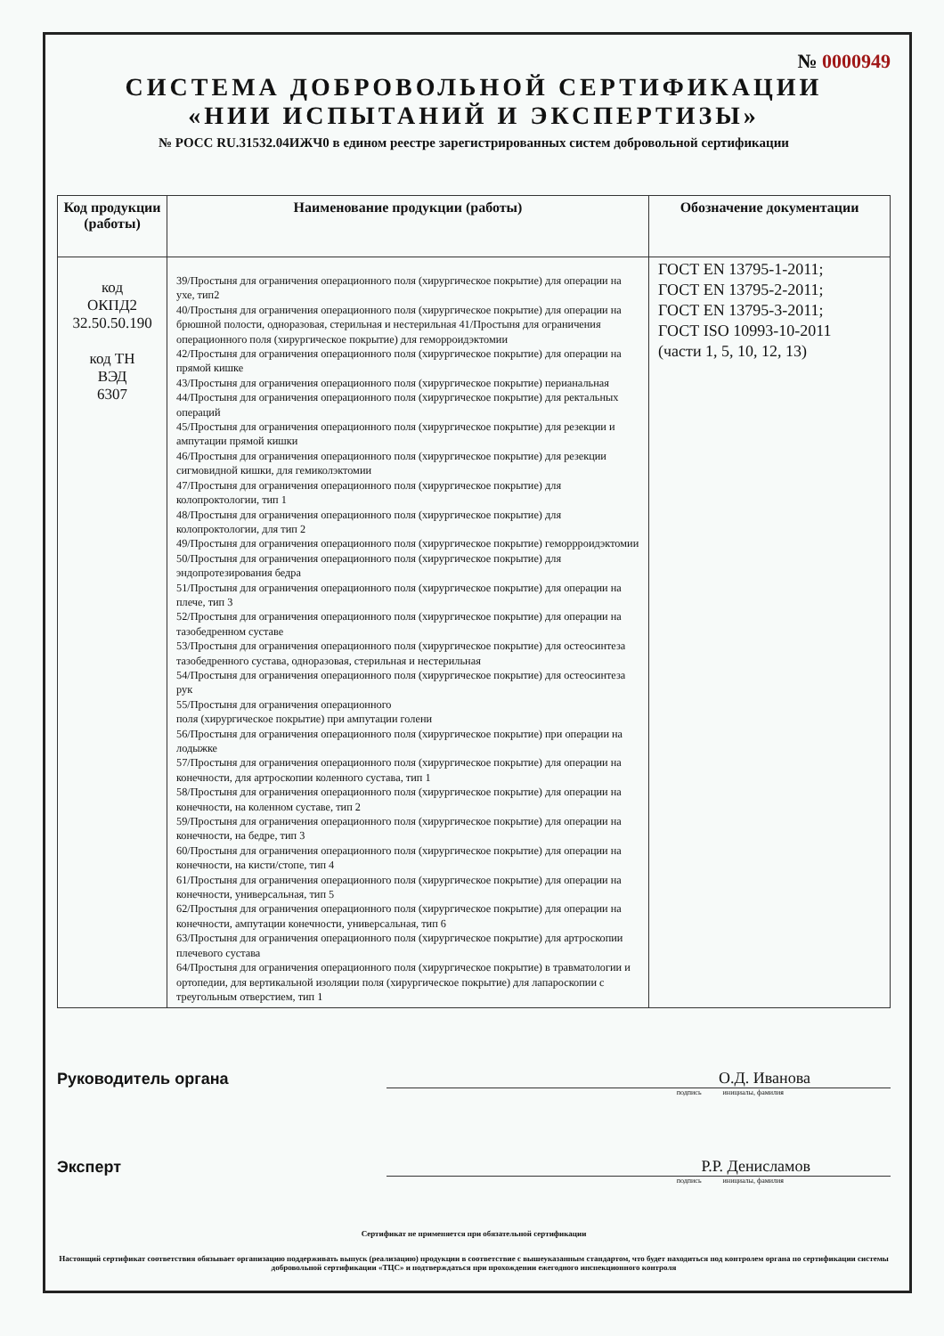№ 0000949
СИСТЕМА ДОБРОВОЛЬНОЙ СЕРТИФИКАЦИИ
«НИИ ИСПЫТАНИЙ И ЭКСПЕРТИЗЫ»
№ РОСС RU.31532.04ИЖЧ0 в едином реестре зарегистрированных систем добровольной сертификации
| Код продукции (работы) | Наименование продукции (работы) | Обозначение документации |
| --- | --- | --- |
| код ОКПД2 32.50.50.190 код ТН ВЭД 6307 | 39/Простыня для ограничения операционного поля (хирургическое покрытие) для операции на ухе, тип2 40/Простыня для ограничения операционного поля (хирургическое покрытие) для операции на брюшной полости, одноразовая, стерильная и нестерильная 41/Простыня для ограничения операционного поля (хирургическое покрытие) для геморроидэктомии 42/Простыня для ограничения операционного поля (хирургическое покрытие) для операции на прямой кишке 43/Простыня для ограничения операционного поля (хирургическое покрытие) перианальная 44/Простыня для ограничения операционного поля (хирургическое покрытие) для ректальных операций 45/Простыня для ограничения операционного поля (хирургическое покрытие) для резекции и ампутации прямой кишки 46/Простыня для ограничения операционного поля (хирургическое покрытие) для резекции сигмовидной кишки, для гемиколэктомии 47/Простыня для ограничения операционного поля (хирургическое покрытие) для колопроктологии, тип 1 48/Простыня для ограничения операционного поля (хирургическое покрытие) для колопроктологии, для тип 2 49/Простыня для ограничения операционного поля (хирургическое покрытие) геморрроидэктомии 50/Простыня для ограничения операционного поля (хирургическое покрытие) для эндопротезирования бедра 51/Простыня для ограничения операционного поля (хирургическое покрытие) для операции на плече, тип 3 52/Простыня для ограничения операционного поля (хирургическое покрытие) для операции на тазобедренном суставе 53/Простыня для ограничения операционного поля (хирургическое покрытие) для остеосинтеза тазобедренного сустава, одноразовая, стерильная и нестерильная 54/Простыня для ограничения операционного поля (хирургическое покрытие) для остеосинтеза рук 55/Простыня для ограничения операционного поля (хирургическое покрытие) при ампутации голени 56/Простыня для ограничения операционного поля (хирургическое покрытие) при операции на лодыжке 57/Простыня для ограничения операционного поля (хирургическое покрытие) для операции на конечности, для артроскопии коленного сустава, тип 1 58/Простыня для ограничения операционного поля (хирургическое покрытие) для операции на конечности, на коленном суставе, тип 2 59/Простыня для ограничения операционного поля (хирургическое покрытие) для операции на конечности, на бедре, тип 3 60/Простыня для ограничения операционного поля (хирургическое покрытие) для операции на конечности, на кисти/стопе, тип 4 61/Простыня для ограничения операционного поля (хирургическое покрытие) для операции на конечности, универсальная, тип 5 62/Простыня для ограничения операционного поля (хирургическое покрытие) для операции на конечности, ампутации конечности, универсальная, тип 6 63/Простыня для ограничения операционного поля (хирургическое покрытие) для артроскопии плечевого сустава 64/Простыня для ограничения операционного поля (хирургическое покрытие) в травматологии и ортопедии, для вертикальной изоляции поля (хирургическое покрытие) для лапароскопии с треугольным отверстием, тип 1 | ГОСТ EN 13795-1-2011; ГОСТ EN 13795-2-2011; ГОСТ EN 13795-3-2011; ГОСТ ISO 10993-10-2011 (части 1, 5, 10, 12, 13) |
Руководитель органа
О.Д. Иванова
подпись инициалы, фамилия
Эксперт
Р.Р. Денисламов
подпись инициалы, фамилия
Сертификат не применяется при обязательной сертификации
Настоящий сертификат соответствия обязывает организацию поддерживать выпуск (реализацию) продукции в соответствие с вышеуказанным стандартом, что будет находиться под контролем органа по сертификации системы добровольной сертификации «ТЦС» и подтверждаться при прохождении ежегодного инспекционного контроля